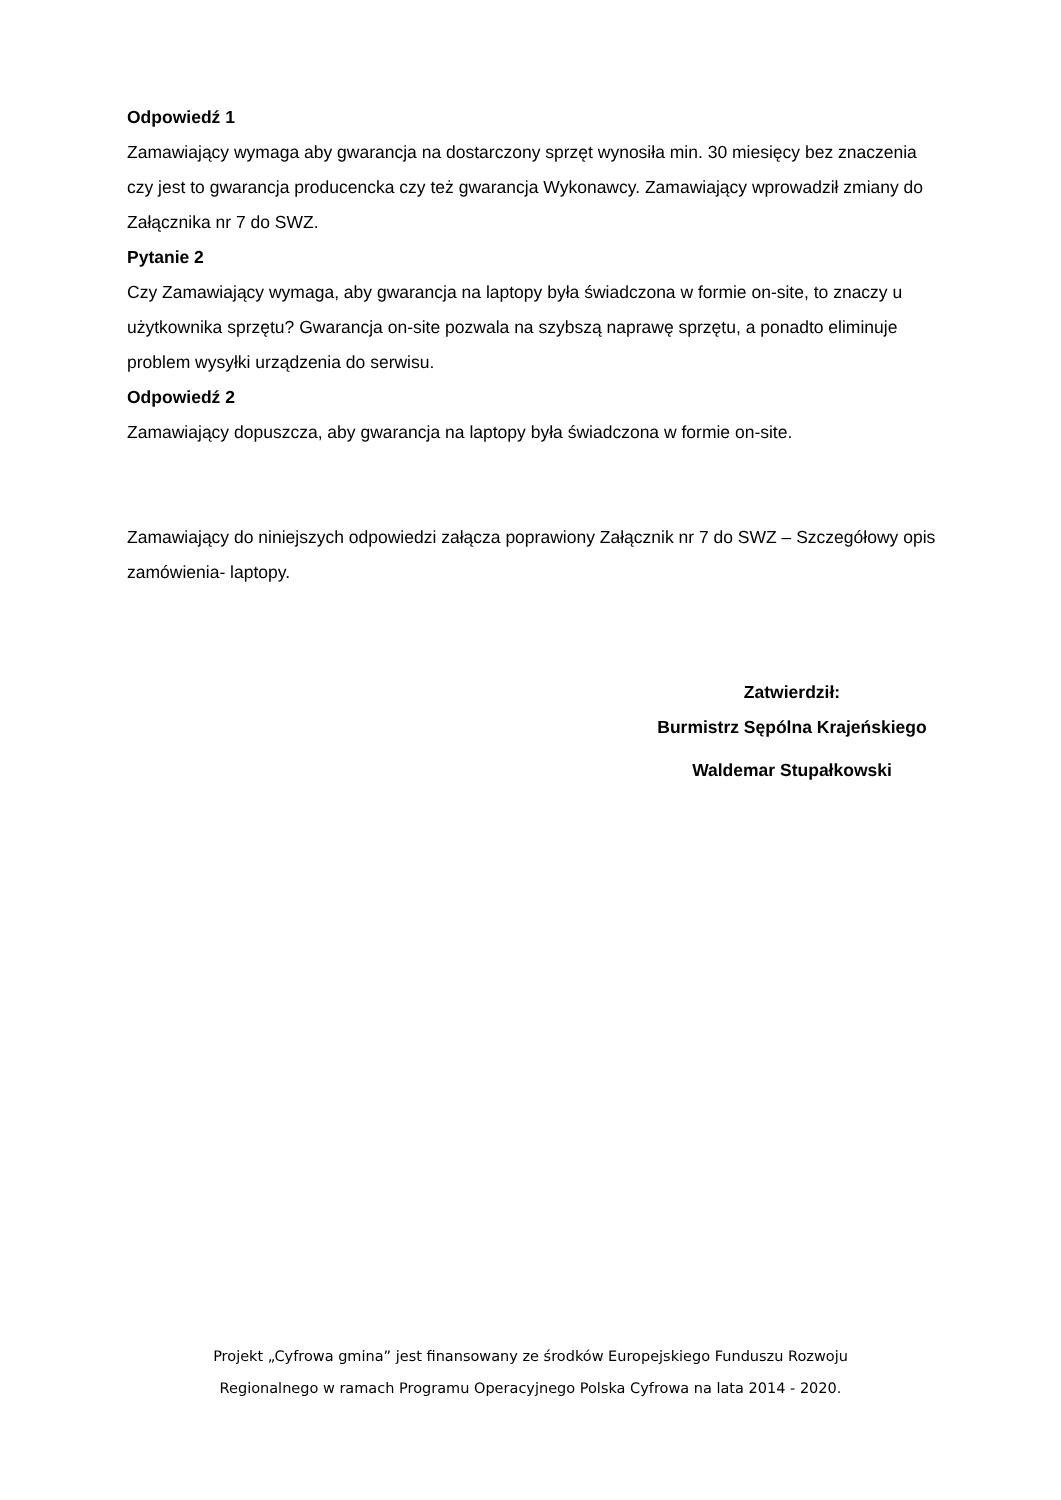Odpowiedź 1
Zamawiający wymaga aby gwarancja na dostarczony sprzęt wynosiła min. 30 miesięcy bez znaczenia czy jest to gwarancja producencka czy też gwarancja Wykonawcy. Zamawiający wprowadził zmiany do Załącznika nr 7 do SWZ.
Pytanie 2
Czy Zamawiający wymaga, aby gwarancja na laptopy była świadczona w formie on-site, to znaczy u użytkownika sprzętu? Gwarancja on-site pozwala na szybszą naprawę sprzętu, a ponadto eliminuje problem wysyłki urządzenia do serwisu.
Odpowiedź 2
Zamawiający dopuszcza, aby gwarancja na laptopy była świadczona w formie on-site.
Zamawiający do niniejszych odpowiedzi załącza poprawiony Załącznik nr 7 do SWZ – Szczegółowy opis zamówienia- laptopy.
Zatwierdził:
Burmistrz Sępólna Krajeńskiego
Waldemar Stupałkowski
Projekt „Cyfrowa gmina” jest finansowany ze środków Europejskiego Funduszu Rozwoju
Regionalnego w ramach Programu Operacyjnego Polska Cyfrowa na lata 2014 - 2020.